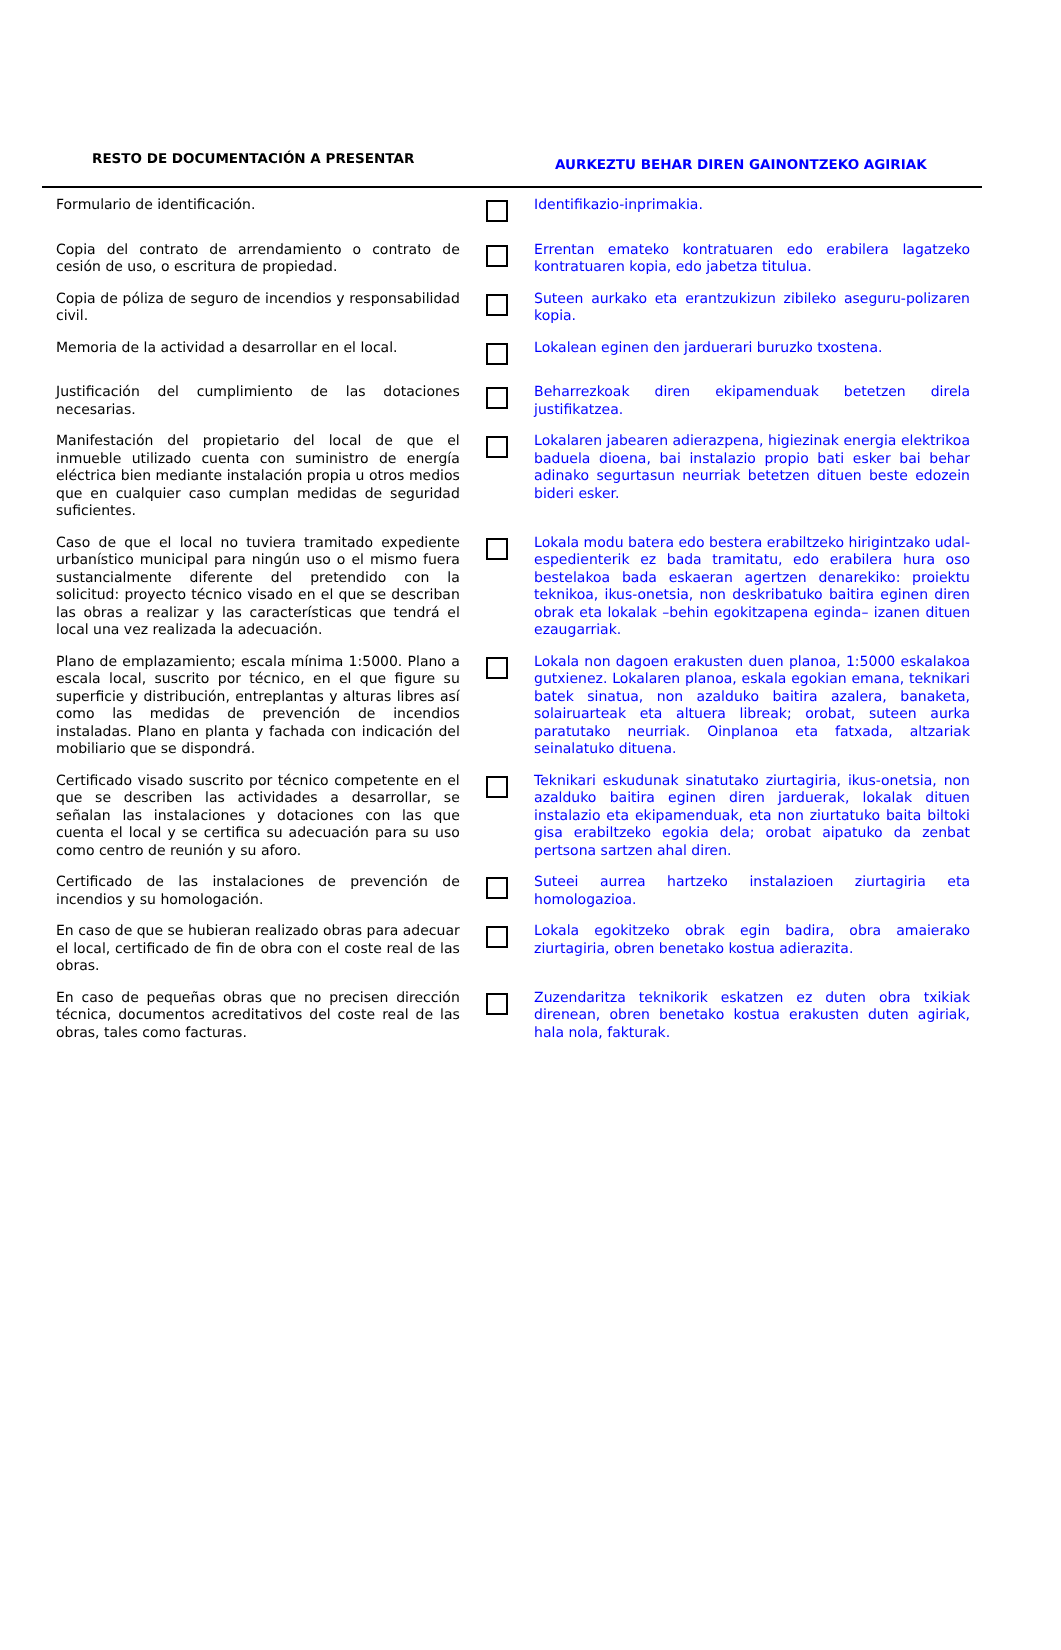RESTO DE DOCUMENTACIÓN A PRESENTAR
AURKEZTU BEHAR DIREN GAINONTZEKO AGIRIAK
| Formulario de identificación. | | Identifikazio-inprimakia. |
| Copia del contrato de arrendamiento o contrato de cesión de uso, o escritura de propiedad. | | Errentan emateko kontratuaren edo erabilera lagatzeko kontratuaren kopia, edo jabetza titulua. |
| Copia de póliza de seguro de incendios y responsabilidad civil. | | Suteen aurkako eta erantzukizun zibileko aseguru-polizaren kopia. |
| Memoria de la actividad a desarrollar en el local. | | Lokalean eginen den jarduerari buruzko txostena. |
| Justificación del cumplimiento de las dotaciones necesarias. | | Beharrezkoak diren ekipamenduak betetzen direla justifikatzea. |
| Manifestación del propietario del local de que el inmueble utilizado cuenta con suministro de energía eléctrica bien mediante instalación propia u otros medios que en cualquier caso cumplan medidas de seguridad suficientes. | | Lokalaren jabearen adierazpena, higiezinak energia elektrikoa baduela dioena, bai instalazio propio bati esker bai behar adinako segurtasun neurriak betetzen dituen beste edozein bideri esker. |
| Caso de que el local no tuviera tramitado expediente urbanístico municipal para ningún uso o el mismo fuera sustancialmente diferente del pretendido con la solicitud: proyecto técnico visado en el que se describan las obras a realizar y las características que tendrá el local una vez realizada la adecuación. | | Lokala modu batera edo bestera erabiltzeko hirigintzako udal-espedienterik ez bada tramitatu, edo erabilera hura oso bestelakoa bada eskaeran agertzen denarekiko: proiektu teknikoa, ikus-onetsia, non deskribatuko baitira eginen diren obrak eta lokalak –behin egokitzapena eginda– izanen dituen ezaugarriak. |
| Plano de emplazamiento; escala mínima 1:5000. Plano a escala local, suscrito por técnico, en el que figure su superficie y distribución, entreplantas y alturas libres así como las medidas de prevención de incendios instaladas. Plano en planta y fachada con indicación del mobiliario que se dispondrá. | | Lokala non dagoen erakusten duen planoa, 1:5000 eskalakoa gutxienez. Lokalaren planoa, eskala egokian emana, teknikari batek sinatua, non azalduko baitira azalera, banaketa, solairuarteak eta altuera libreak; orobat, suteen aurka paratutako neurriak. Oinplanoa eta fatxada, altzariak seinalatuko dituena. |
| Certificado visado suscrito por técnico competente en el que se describen las actividades a desarrollar, se señalan las instalaciones y dotaciones con las que cuenta el local y se certifica su adecuación para su uso como centro de reunión y su aforo. | | Teknikari eskudunak sinatutako ziurtagiria, ikus-onetsia, non azalduko baitira eginen diren jarduerak, lokalak dituen instalazio eta ekipamenduak, eta non ziurtatuko baita biltoki gisa erabiltzeko egokia dela; orobat aipatuko da zenbat pertsona sartzen ahal diren. |
| Certificado de las instalaciones de prevención de incendios y su homologación. | | Suteei aurrea hartzeko instalazioen ziurtagiria eta homologazioa. |
| En caso de que se hubieran realizado obras para adecuar el local, certificado de fin de obra con el coste real de las obras. | | Lokala egokitzeko obrak egin badira, obra amaierako ziurtagiria, obren benetako kostua adierazita. |
| En caso de pequeñas obras que no precisen dirección técnica, documentos acreditativos del coste real de las obras, tales como facturas. | | Zuzendaritza teknikorik eskatzen ez duten obra txikiak direnean, obren benetako kostua erakusten duten agiriak, hala nola, fakturak. |